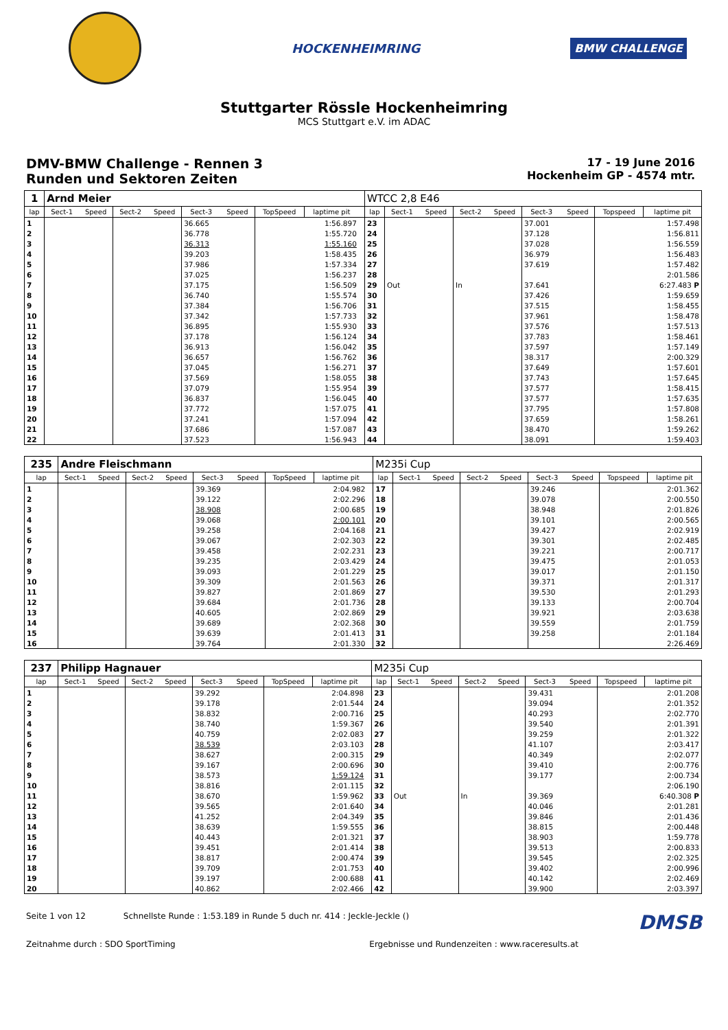HOCKENHEIMRING
BMW CHALLENGE
Stuttgarter Rössle Hockenheimring
MCS Stuttgart e.V. im ADAC
DMV-BMW Challenge - Rennen 3
Runden und Sektoren Zeiten
17 - 19 June 2016
Hockenheim GP - 4574 mtr.
| 1 | Arnd Meier | | | | | | | | | WTCC 2,8 E46 | | | | | | | | |
| lap | Sect-1 | Speed | Sect-2 | Speed | Sect-3 | Speed | TopSpeed | laptime pit | | lap | Sect-1 | Speed | Sect-2 | Speed | Sect-3 | Speed | Topspeed | laptime pit |
| 1 | | | | | 36.665 | | | 1:56.897 | | 23 | | | | | 37.001 | | | 1:57.498 |
| 2 | | | | | 36.778 | | | 1:55.720 | | 24 | | | | | 37.128 | | | 1:56.811 |
| 3 | | | | | 36.313 | | | 1:55.160 | | 25 | | | | | 37.028 | | | 1:56.559 |
| 4 | | | | | 39.203 | | | 1:58.435 | | 26 | | | | | 36.979 | | | 1:56.483 |
| 5 | | | | | 37.986 | | | 1:57.334 | | 27 | | | | | 37.619 | | | 1:57.482 |
| 6 | | | | | 37.025 | | | 1:56.237 | | 28 | | | | | | | | 2:01.586 |
| 7 | | | | | 37.175 | | | 1:56.509 | | 29 | Out | | In | | 37.641 | | | 6:27.483 P |
| 8 | | | | | 36.740 | | | 1:55.574 | | 30 | | | | | 37.426 | | | 1:59.659 |
| 9 | | | | | 37.384 | | | 1:56.706 | | 31 | | | | | 37.515 | | | 1:58.455 |
| 10 | | | | | 37.342 | | | 1:57.733 | | 32 | | | | | 37.961 | | | 1:58.478 |
| 11 | | | | | 36.895 | | | 1:55.930 | | 33 | | | | | 37.576 | | | 1:57.513 |
| 12 | | | | | 37.178 | | | 1:56.124 | | 34 | | | | | 37.783 | | | 1:58.461 |
| 13 | | | | | 36.913 | | | 1:56.042 | | 35 | | | | | 37.597 | | | 1:57.149 |
| 14 | | | | | 36.657 | | | 1:56.762 | | 36 | | | | | 38.317 | | | 2:00.329 |
| 15 | | | | | 37.045 | | | 1:56.271 | | 37 | | | | | 37.649 | | | 1:57.601 |
| 16 | | | | | 37.569 | | | 1:58.055 | | 38 | | | | | 37.743 | | | 1:57.645 |
| 17 | | | | | 37.079 | | | 1:55.954 | | 39 | | | | | 37.577 | | | 1:58.415 |
| 18 | | | | | 36.837 | | | 1:56.045 | | 40 | | | | | 37.577 | | | 1:57.635 |
| 19 | | | | | 37.772 | | | 1:57.075 | | 41 | | | | | 37.795 | | | 1:57.808 |
| 20 | | | | | 37.241 | | | 1:57.094 | | 42 | | | | | 37.659 | | | 1:58.261 |
| 21 | | | | | 37.686 | | | 1:57.087 | | 43 | | | | | 38.470 | | | 1:59.262 |
| 22 | | | | | 37.523 | | | 1:56.943 | | 44 | | | | | 38.091 | | | 1:59.403 |
| 235 | Andre Fleischmann | | | | | | | | | M235i Cup | | | | | | | | |
| lap | Sect-1 | Speed | Sect-2 | Speed | Sect-3 | Speed | TopSpeed | laptime pit | | lap | Sect-1 | Speed | Sect-2 | Speed | Sect-3 | Speed | Topspeed | laptime pit |
| 1 | | | | | 39.369 | | | 2:04.982 | | 17 | | | | | 39.246 | | | 2:01.362 |
| 2 | | | | | 39.122 | | | 2:02.296 | | 18 | | | | | 39.078 | | | 2:00.550 |
| 3 | | | | | 38.908 | | | 2:00.685 | | 19 | | | | | 38.948 | | | 2:01.826 |
| 4 | | | | | 39.068 | | | 2:00.101 | | 20 | | | | | 39.101 | | | 2:00.565 |
| 5 | | | | | 39.258 | | | 2:04.168 | | 21 | | | | | 39.427 | | | 2:02.919 |
| 6 | | | | | 39.067 | | | 2:02.303 | | 22 | | | | | 39.301 | | | 2:02.485 |
| 7 | | | | | 39.458 | | | 2:02.231 | | 23 | | | | | 39.221 | | | 2:00.717 |
| 8 | | | | | 39.235 | | | 2:03.429 | | 24 | | | | | 39.475 | | | 2:01.053 |
| 9 | | | | | 39.093 | | | 2:01.229 | | 25 | | | | | 39.017 | | | 2:01.150 |
| 10 | | | | | 39.309 | | | 2:01.563 | | 26 | | | | | 39.371 | | | 2:01.317 |
| 11 | | | | | 39.827 | | | 2:01.869 | | 27 | | | | | 39.530 | | | 2:01.293 |
| 12 | | | | | 39.684 | | | 2:01.736 | | 28 | | | | | 39.133 | | | 2:00.704 |
| 13 | | | | | 40.605 | | | 2:02.869 | | 29 | | | | | 39.921 | | | 2:03.638 |
| 14 | | | | | 39.689 | | | 2:02.368 | | 30 | | | | | 39.559 | | | 2:01.759 |
| 15 | | | | | 39.639 | | | 2:01.413 | | 31 | | | | | 39.258 | | | 2:01.184 |
| 16 | | | | | 39.764 | | | 2:01.330 | | 32 | | | | | | | | 2:26.469 |
| 237 | Philipp Hagnauer | | | | | | | | | M235i Cup | | | | | | | | |
| lap | Sect-1 | Speed | Sect-2 | Speed | Sect-3 | Speed | TopSpeed | laptime pit | | lap | Sect-1 | Speed | Sect-2 | Speed | Sect-3 | Speed | Topspeed | laptime pit |
| 1 | | | | | 39.292 | | | 2:04.898 | | 23 | | | | | 39.431 | | | 2:01.208 |
| 2 | | | | | 39.178 | | | 2:01.544 | | 24 | | | | | 39.094 | | | 2:01.352 |
| 3 | | | | | 38.832 | | | 2:00.716 | | 25 | | | | | 40.293 | | | 2:02.770 |
| 4 | | | | | 38.740 | | | 1:59.367 | | 26 | | | | | 39.540 | | | 2:01.391 |
| 5 | | | | | 40.759 | | | 2:02.083 | | 27 | | | | | 39.259 | | | 2:01.322 |
| 6 | | | | | 38.539 | | | 2:03.103 | | 28 | | | | | 41.107 | | | 2:03.417 |
| 7 | | | | | 38.627 | | | 2:00.315 | | 29 | | | | | 40.349 | | | 2:02.077 |
| 8 | | | | | 39.167 | | | 2:00.696 | | 30 | | | | | 39.410 | | | 2:00.776 |
| 9 | | | | | 38.573 | | | 1:59.124 | | 31 | | | | | 39.177 | | | 2:00.734 |
| 10 | | | | | 38.816 | | | 2:01.115 | | 32 | | | | | | | | 2:06.190 |
| 11 | | | | | 38.670 | | | 1:59.962 | | 33 | Out | | In | | 39.369 | | | 6:40.308 P |
| 12 | | | | | 39.565 | | | 2:01.640 | | 34 | | | | | 40.046 | | | 2:01.281 |
| 13 | | | | | 41.252 | | | 2:04.349 | | 35 | | | | | 39.846 | | | 2:01.436 |
| 14 | | | | | 38.639 | | | 1:59.555 | | 36 | | | | | 38.815 | | | 2:00.448 |
| 15 | | | | | 40.443 | | | 2:01.321 | | 37 | | | | | 38.903 | | | 1:59.778 |
| 16 | | | | | 39.451 | | | 2:01.414 | | 38 | | | | | 39.513 | | | 2:00.833 |
| 17 | | | | | 38.817 | | | 2:00.474 | | 39 | | | | | 39.545 | | | 2:02.325 |
| 18 | | | | | 39.709 | | | 2:01.753 | | 40 | | | | | 39.402 | | | 2:00.996 |
| 19 | | | | | 39.197 | | | 2:00.688 | | 41 | | | | | 40.142 | | | 2:02.469 |
| 20 | | | | | 40.862 | | | 2:02.466 | | 42 | | | | | 39.900 | | | 2:03.397 |
Seite 1 von 12 Schnellste Runde : 1:53.189 in Runde 5 duch nr. 414 : Jeckle-Jeckle () DMSB
Zeitnahme durch : SDO SportTiming Ergebnisse und Rundenzeiten : www.raceresults.at